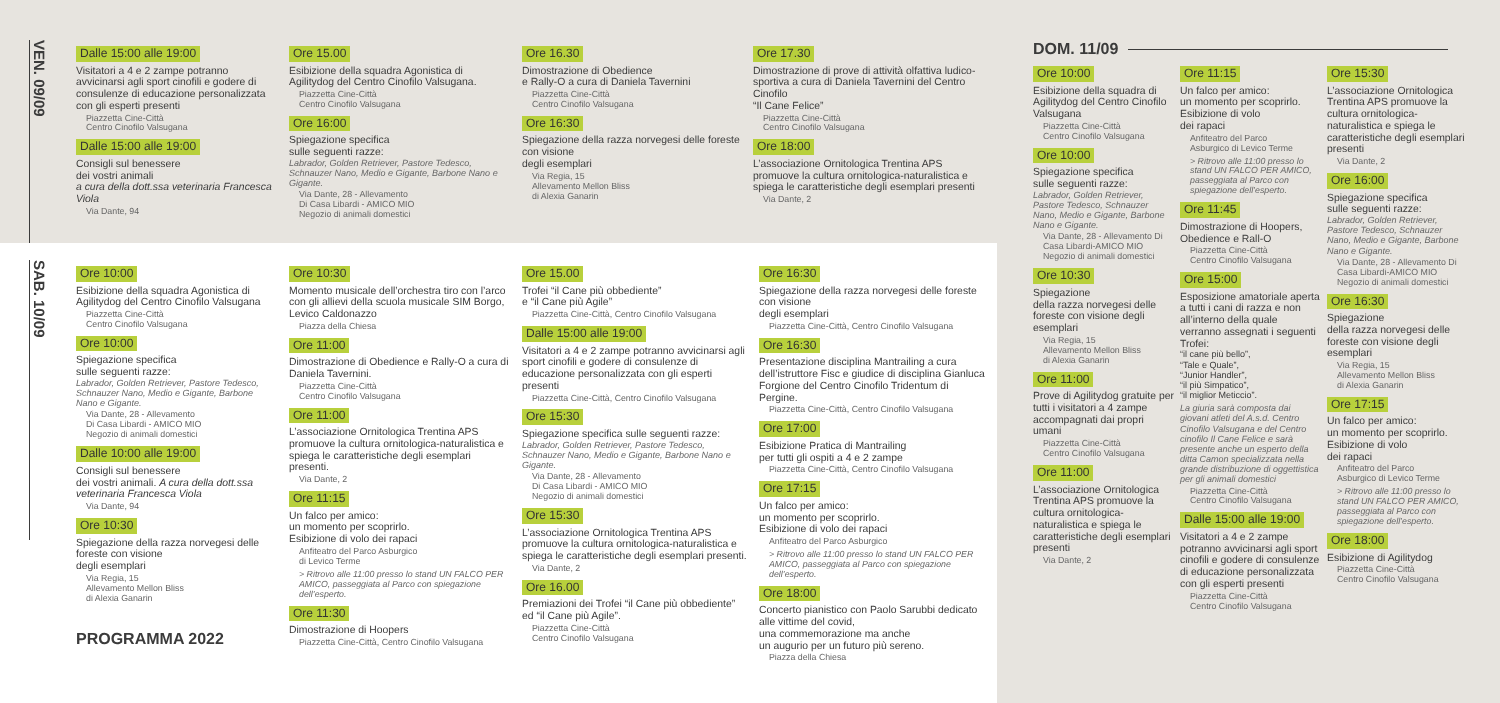VEN. 09/09
Dalle 15:00 alle 19:00
Visitatori a 4 e 2 zampe potranno avvicinarsi agli sport cinofili e godere di consulenze di educazione personalizzata con gli esperti presenti
Piazzetta Cine-Città
Centro Cinofilo Valsugana
Dalle 15:00 alle 19:00
Consigli sul benessere
dei vostri animali
a cura della dott.ssa veterinaria Francesca Viola
Via Dante, 94
Ore 15.00
Esibizione della squadra Agonistica di Agilitydog del Centro Cinofilo Valsugana.
Piazzetta Cine-Città
Centro Cinofilo Valsugana
Ore 16:00
Spiegazione specifica
sulle seguenti razze:
Labrador, Golden Retriever, Pastore Tedesco, Schnauzer Nano, Medio e Gigante, Barbone Nano e Gigante.
Via Dante, 28 - Allevamento
Di Casa Libardi - AMICO MIO
Negozio di animali domestici
Ore 16.30
Dimostrazione di Obedience
e Rally-O a cura di Daniela Tavernini
Piazzetta Cine-Città
Centro Cinofilo Valsugana
Ore 16:30
Spiegazione della razza norvegesi delle foreste con visione
degli esemplari
Via Regia, 15
Allevamento Mellon Bliss
di Alexia Ganarin
Ore 17.30
Dimostrazione di prove di attività olfattiva ludico-sportiva a cura di Daniela Tavernini del Centro Cinofilo
“Il Cane Felice”
Piazzetta Cine-Città
Centro Cinofilo Valsugana
Ore 18:00
L’associazione Ornitologica Trentina APS promuove la cultura ornitologica-naturalistica e spiega le caratteristiche degli esemplari presenti
Via Dante, 2
SAB. 10/09
Ore 10:00
Esibizione della squadra Agonistica di Agilitydog del Centro Cinofilo Valsugana
Piazzetta Cine-Città
Centro Cinofilo Valsugana
Ore 10:00
Spiegazione specifica
sulle seguenti razze:
Labrador, Golden Retriever, Pastore Tedesco, Schnauzer Nano, Medio e Gigante, Barbone Nano e Gigante.
Via Dante, 28 - Allevamento
Di Casa Libardi - AMICO MIO
Negozio di animali domestici
Dalle 10:00 alle 19:00
Consigli sul benessere
dei vostri animali. A cura della dott.ssa veterinaria Francesca Viola
Via Dante, 94
Ore 10:30
Spiegazione della razza norvegesi delle foreste con visione
degli esemplari
Via Regia, 15
Allevamento Mellon Bliss
di Alexia Ganarin
PROGRAMMA 2022
Ore 10:30
Momento musicale dell’orchestra tiro con l’arco con gli allievi della scuola musicale SIM Borgo, Levico Caldonazzo
Piazza della Chiesa
Ore 11:00
Dimostrazione di Obedience e Rally-O a cura di Daniela Tavernini.
Piazzetta Cine-Città
Centro Cinofilo Valsugana
Ore 11:00
L’associazione Ornitologica Trentina APS promuove la cultura ornitologica-naturalistica e spiega le caratteristiche degli esemplari presenti.
Via Dante, 2
Ore 11:15
Un falco per amico:
un momento per scoprirlo.
Esibizione di volo dei rapaci
Anfiteatro del Parco Asburgico
di Levico Terme
> Ritrovo alle 11:00 presso lo stand UN FALCO PER AMICO, passeggiata al Parco con spiegazione dell’esperto.
Ore 11:30
Dimostrazione di Hoopers
Piazzetta Cine-Città, Centro Cinofilo Valsugana
Ore 15.00
Trofei “il Cane più obbediente”
e “il Cane più Agile”
Piazzetta Cine-Città, Centro Cinofilo Valsugana
Dalle 15:00 alle 19:00
Visitatori a 4 e 2 zampe potranno avvicinarsi agli sport cinofili e godere di consulenze di educazione personalizzata con gli esperti presenti
Piazzetta Cine-Città, Centro Cinofilo Valsugana
Ore 15:30
Spiegazione specifica sulle seguenti razze:
Labrador, Golden Retriever, Pastore Tedesco, Schnauzer Nano, Medio e Gigante, Barbone Nano e Gigante.
Via Dante, 28 - Allevamento
Di Casa Libardi - AMICO MIO
Negozio di animali domestici
Ore 15:30
L’associazione Ornitologica Trentina APS promuove la cultura ornitologica-naturalistica e spiega le caratteristiche degli esemplari presenti.
Via Dante, 2
Ore 16.00
Premiazioni dei Trofei “il Cane più obbediente” ed “il Cane più Agile”.
Piazzetta Cine-Città
Centro Cinofilo Valsugana
Ore 16:30
Spiegazione della razza norvegesi delle foreste con visione
degli esemplari
Piazzetta Cine-Città, Centro Cinofilo Valsugana
Ore 16:30
Presentazione disciplina Mantrailing a cura dell’istruttore Fisc e giudice di disciplina Gianluca Forgione del Centro Cinofilo Tridentum di Pergine.
Piazzetta Cine-Città, Centro Cinofilo Valsugana
Ore 17:00
Esibizione Pratica di Mantrailing
per tutti gli ospiti a 4 e 2 zampe
Piazzetta Cine-Città, Centro Cinofilo Valsugana
Ore 17:15
Un falco per amico:
un momento per scoprirlo.
Esibizione di volo dei rapaci
Anfiteatro del Parco Asburgico
> Ritrovo alle 11:00 presso lo stand UN FALCO PER AMICO, passeggiata al Parco con spiegazione dell’esperto.
Ore 18:00
Concerto pianistico con Paolo Sarubbi dedicato alle vittime del covid,
una commemorazione ma anche
un augurio per un futuro più sereno.
Piazza della Chiesa
DOM. 11/09
Ore 10:00
Esibizione della squadra di Agilitydog del Centro Cinofilo Valsugana
Piazzetta Cine-Città
Centro Cinofilo Valsugana
Ore 10:00
Spiegazione specifica
sulle seguenti razze:
Labrador, Golden Retriever, Pastore Tedesco, Schnauzer Nano, Medio e Gigante, Barbone Nano e Gigante.
Via Dante, 28 - Allevamento Di Casa Libardi-AMICO MIO Negozio di animali domestici
Ore 10:30
Spiegazione
della razza norvegesi delle foreste con visione degli esemplari
Via Regia, 15
Allevamento Mellon Bliss
di Alexia Ganarin
Ore 11:00
Prove di Agilitydog gratuite per tutti i visitatori a 4 zampe accompagnati dai propri umani
Piazzetta Cine-Città
Centro Cinofilo Valsugana
Ore 11:00
L’associazione Ornitologica Trentina APS promuove la cultura ornitologica-naturalistica e spiega le caratteristiche degli esemplari presenti
Via Dante, 2
Ore 11:15
Un falco per amico:
un momento per scoprirlo.
Esibizione di volo
dei rapaci
Anfiteatro del Parco
Asburgico di Levico Terme
> Ritrovo alle 11:00 presso lo stand UN FALCO PER AMICO, passeggiata al Parco con spiegazione dell’esperto.
Ore 11:45
Dimostrazione di Hoopers, Obedience e Rall-O
Piazzetta Cine-Città
Centro Cinofilo Valsugana
Ore 15:00
Esposizione amatoriale aperta a tutti i cani di razza e non all’interno della quale verranno assegnati i seguenti Trofei:
“il cane più bello”,
“Tale e Quale”,
“Junior Handler”,
“il più Simpatico”,
“il miglior Meticcio”.
La giuria sarà composta dai giovani atleti del A.s.d. Centro Cinofilo Valsugana e del Centro cinofilo Il Cane Felice e sarà presente anche un esperto della ditta Camon specializzata nella grande distribuzione di oggettistica per gli animali domestici
Piazzetta Cine-Città
Centro Cinofilo Valsugana
Dalle 15:00 alle 19:00
Visitatori a 4 e 2 zampe potranno avvicinarsi agli sport cinofili e godere di consulenze di educazione personalizzata con gli esperti presenti
Piazzetta Cine-Città
Centro Cinofilo Valsugana
Ore 15:30
L’associazione Ornitologica Trentina APS promuove la cultura ornitologica-naturalistica e spiega le caratteristiche degli esemplari presenti
Via Dante, 2
Ore 16:00
Spiegazione specifica
sulle seguenti razze:
Labrador, Golden Retriever, Pastore Tedesco, Schnauzer Nano, Medio e Gigante, Barbone Nano e Gigante.
Via Dante, 28 - Allevamento Di Casa Libardi-AMICO MIO Negozio di animali domestici
Ore 16:30
Spiegazione
della razza norvegesi delle foreste con visione degli esemplari
Via Regia, 15
Allevamento Mellon Bliss
di Alexia Ganarin
Ore 17:15
Un falco per amico:
un momento per scoprirlo.
Esibizione di volo
dei rapaci
Anfiteatro del Parco
Asburgico di Levico Terme
> Ritrovo alle 11:00 presso lo stand UN FALCO PER AMICO, passeggiata al Parco con spiegazione dell’esperto.
Ore 18:00
Esibizione di Agilitydog
Piazzetta Cine-Città
Centro Cinofilo Valsugana